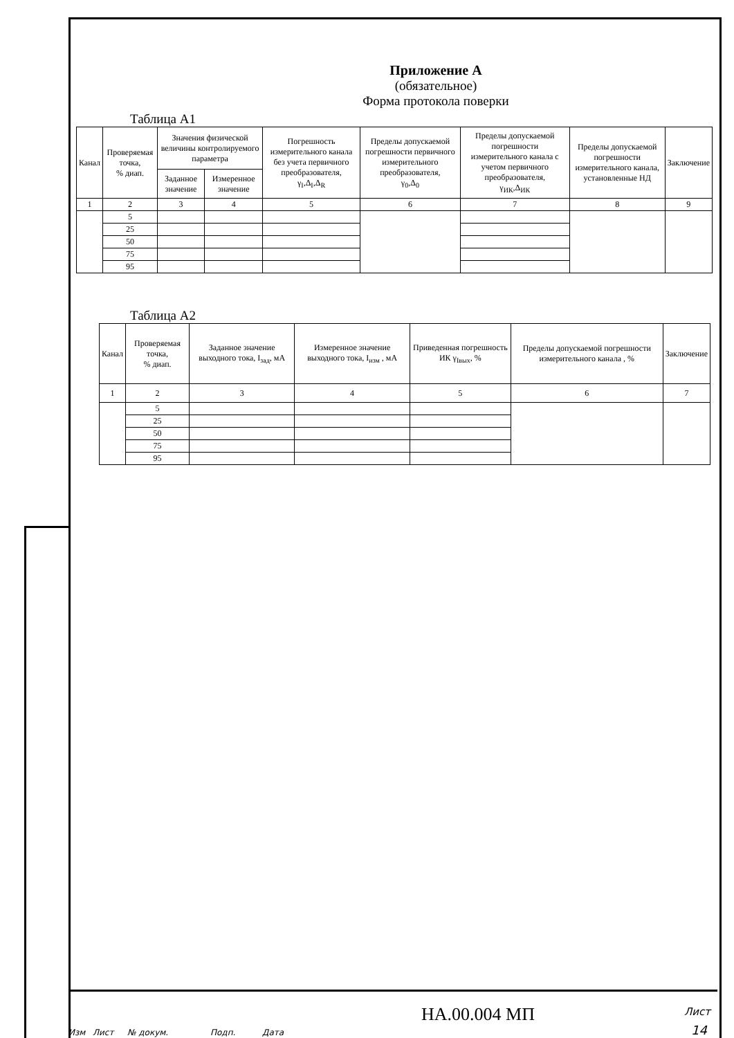Приложение А
(обязательное)
Форма протокола поверки
Таблица А1
| Канал | Проверяемая точка, % диап. | Значения физической величины контролируемого параметра | | Погрешность измерительного канала без учета первичного преобразователя, γ<sub>I</sub>,Δ<sub>I</sub>,Δ<sub>R</sub> | Пределы допускаемой погрешности первичного измерительного преобразователя, γ<sub>0</sub>,Δ<sub>0</sub> | Пределы допускаемой погрешности измерительного канала с учетом первичного преобразователя, γ<sub>ИК</sub>,Δ<sub>ИК</sub> | Пределы допускаемой погрешности измерительного канала, установленные НД | Заключение |
| --- | --- | --- | --- | --- | --- | --- | --- | --- |
| | | Заданное значение | Измеренное значение | | | | | |
| 1 | 2 | 3 | 4 | 5 | 6 | 7 | 8 | 9 |
| | 5 | | | | | | | |
| | 25 | | | | | | | |
| | 50 | | | | | | | |
| | 75 | | | | | | | |
| | 95 | | | | | | | |
Таблица А2
| Канал | Проверяемая точка, % диап. | Заданное значение выходного тока, I<sub>зад</sub>, мА | Измеренное значение выходного тока, I<sub>изм</sub> , мА | Приведенная погрешность ИК γ<sub>Iвых</sub>, % | Пределы допускаемой погрешности измерительного канала , % | Заключение |
| --- | --- | --- | --- | --- | --- | --- |
| 1 | 2 | 3 | 4 | 5 | 6 | 7 |
| | 5 | | | | | |
| | 25 | | | | | |
| | 50 | | | | | |
| | 75 | | | | | |
| | 95 | | | | | |
Изм Лист № докум. Подп. Дата
НА.00.004 МП Лист
14